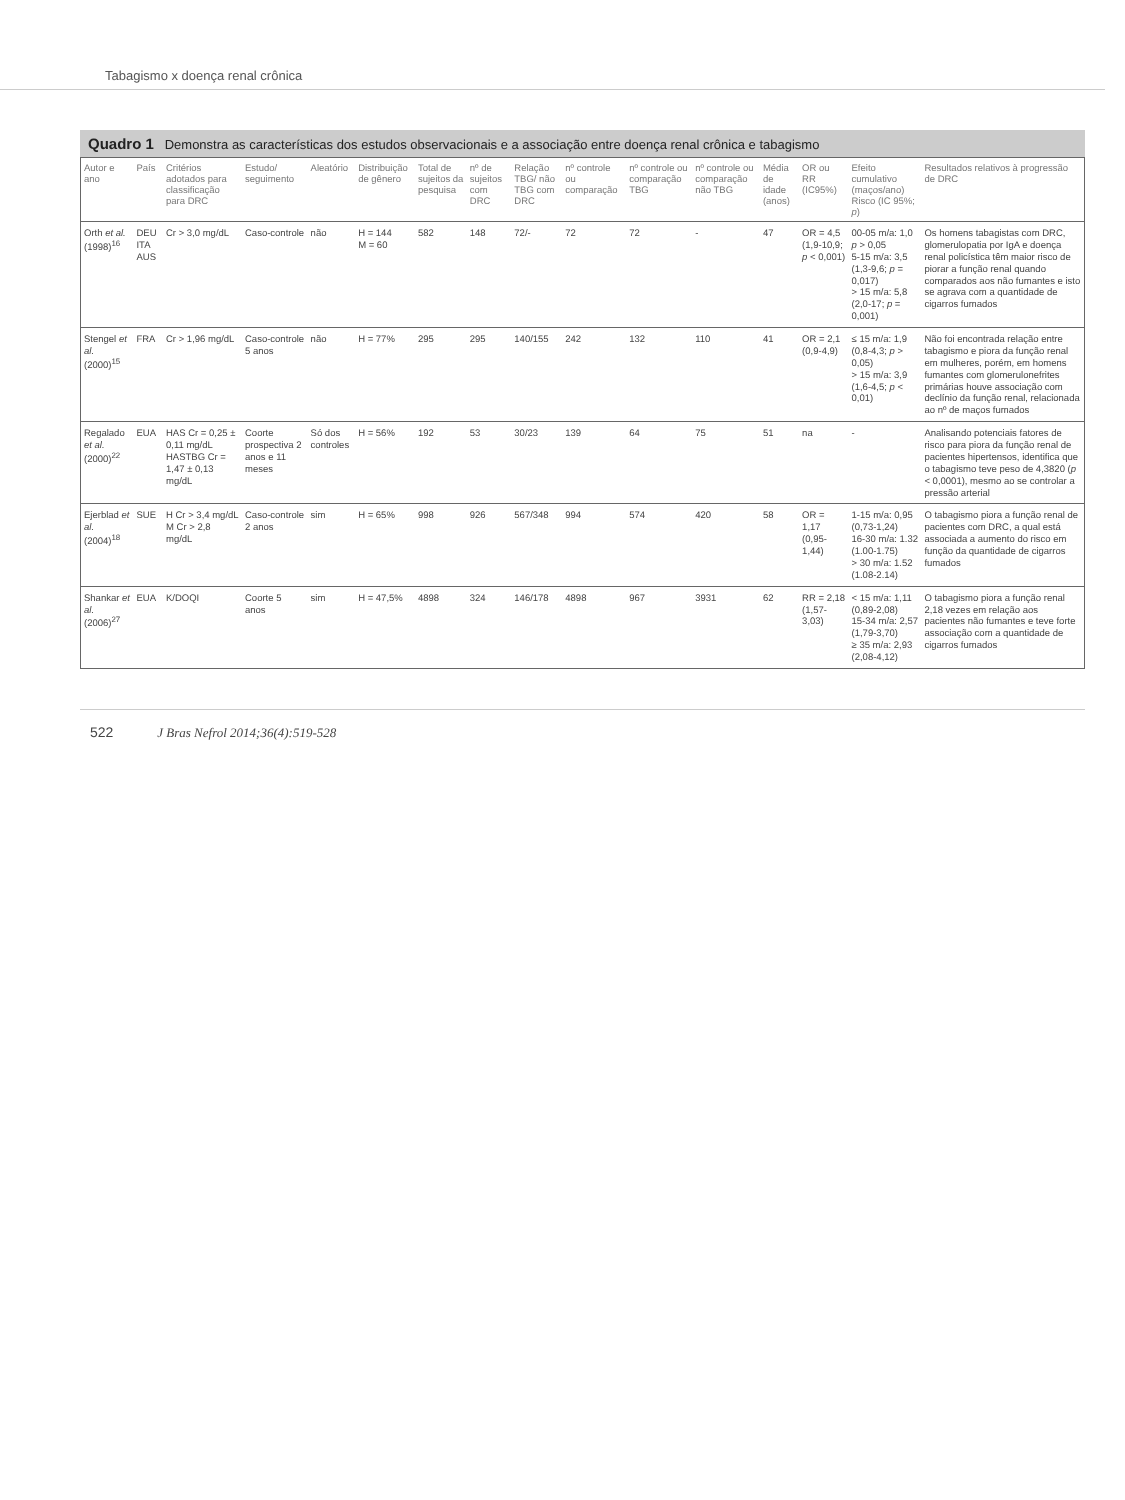Tabagismo x doença renal crônica
Quadro 1 Demonstra as características dos estudos observacionais e a associação entre doença renal crônica e tabagismo
| Autor e ano | País | Critérios adotados para classificação para DRC | Estudo/ seguimento | Aleatório | Distribuição de gênero | Total de sujeitos da pesquisa | nº de sujeitos com DRC | Relação TBG/ não TBG com DRC | nº controle ou comparação | nº controle ou comparação TBG | nº controle ou comparação não TBG | Média de idade (anos) | OR ou RR (IC95%) | Efeito cumulativo (maços/ano) Risco (IC 95%; p ) | Resultados relativos à progressão de DRC |
| --- | --- | --- | --- | --- | --- | --- | --- | --- | --- | --- | --- | --- | --- | --- | --- |
| Orth et al. (1998)<sup>16</sup> | DEU ITA AUS | Cr > 3,0 mg/dL | Caso-controle | não | H = 144 M = 60 | 582 | 148 | 72/- | 72 | 72 | - | 47 | OR = 4,5 (1,9-10,9; p < 0,001) | 00-05 m/a: 1,0 p > 0,05 5-15 m/a: 3,5 (1,3-9,6; p = 0,017) > 15 m/a: 5,8 (2,0-17; p = 0,001) | Os homens tabagistas com DRC, glomerulopatia por IgA e doença renal policística têm maior risco de piorar a função renal quando comparados aos não fumantes e isto se agrava com a quantidade de cigarros fumados |
| Stengel et al. (2000)<sup>15</sup> | FRA | Cr > 1,96 mg/dL | Caso-controle 5 anos | não | H = 77% | 295 | 295 | 140/155 | 242 | 132 | 110 | 41 | OR = 2,1 (0,9-4,9) | ≤ 15 m/a: 1,9 (0,8-4,3; p > 0,05) > 15 m/a: 3,9 (1,6-4,5; p < 0,01) | Não foi encontrada relação entre tabagismo e piora da função renal em mulheres, porém, em homens fumantes com glomerulonefrites primárias houve associação com declínio da função renal, relacionada ao nº de maços fumados |
| Regalado et al. (2000)<sup>22</sup> | EUA | HAS Cr = 0,25 ± 0,11 mg/dL HASTBG Cr = 1,47 ± 0,13 mg/dL | Coorte prospectiva 2 anos e 11 meses | Só dos controles | H = 56% | 192 | 53 | 30/23 | 139 | 64 | 75 | 51 | na | - | Analisando potenciais fatores de risco para piora da função renal de pacientes hipertensos, identifica que o tabagismo teve peso de 4,3820 ( p < 0,0001), mesmo ao se controlar a pressão arterial |
| Ejerblad et al. (2004)<sup>18</sup> | SUE | H Cr > 3,4 mg/dL M Cr > 2,8 mg/dL | Caso-controle 2 anos | sim | H = 65% | 998 | 926 | 567/348 | 994 | 574 | 420 | 58 | OR = 1,17 (0,95-1,44) | 1-15 m/a: 0,95 (0,73-1,24) 16-30 m/a: 1.32 (1.00-1.75) > 30 m/a: 1.52 (1.08-2.14) | O tabagismo piora a função renal de pacientes com DRC, a qual está associada a aumento do risco em função da quantidade de cigarros fumados |
| Shankar et al. (2006)<sup>27</sup> | EUA | K/DOQI | Coorte 5 anos | sim | H = 47,5% | 4898 | 324 | 146/178 | 4898 | 967 | 3931 | 62 | RR = 2,18 (1,57-3,03) | < 15 m/a: 1,11 (0,89-2,08) 15-34 m/a: 2,57 (1,79-3,70) ≥ 35 m/a: 2,93 (2,08-4,12) | O tabagismo piora a função renal 2,18 vezes em relação aos pacientes não fumantes e teve forte associação com a quantidade de cigarros fumados |
522 J Bras Nefrol 2014;36(4):519-528